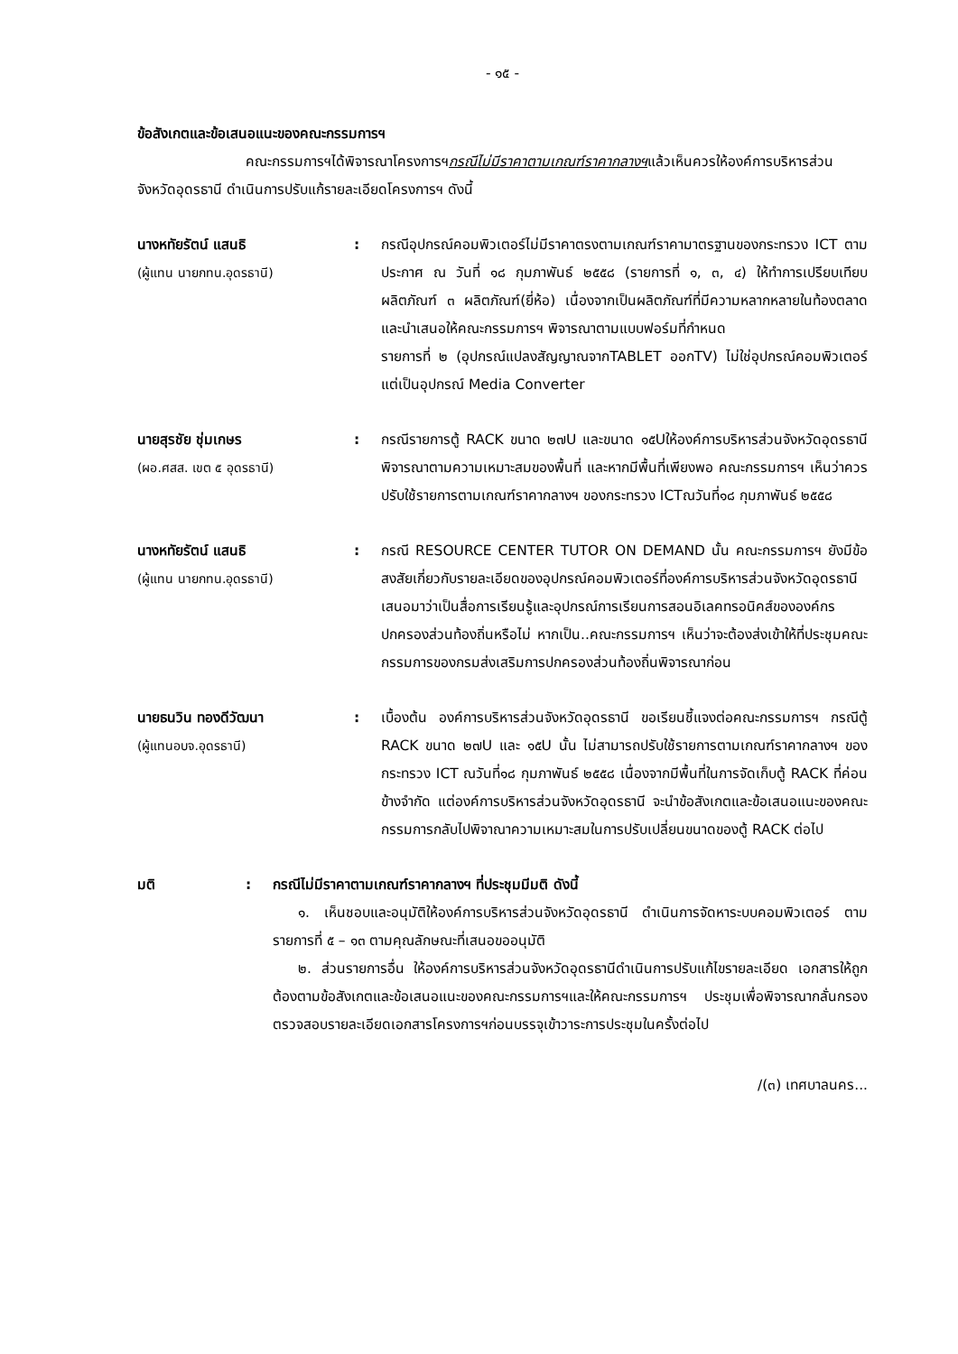- ๑๕ -
ข้อสังเกตและข้อเสนอแนะของคณะกรรมการฯ
คณะกรรมการฯได้พิจารณาโครงการฯกรณีไม่มีราคาตามเกณฑ์ราคากลางฯแล้วเห็นควรให้องค์การบริหารส่วนจังหวัดอุดรธานี ดำเนินการปรับแก้รายละเอียดโครงการฯ ดังนี้
นางหทัยรัตน์ แสนธิ
(ผู้แทน นายกทน.อุดรธานี)
: กรณีอุปกรณ์คอมพิวเตอร์ไม่มีราคาตรงตามเกณฑ์ราคามาตรฐานของกระทรวง ICT ตามประกาศ ณ วันที่ ๑๘ กุมภาพันธ์ ๒๕๕๘ (รายการที่ ๑, ๓, ๔) ให้ทำการเปรียบเทียบผลิตภัณฑ์ ๓ ผลิตภัณฑ์(ยี่ห้อ) เนื่องจากเป็นผลิตภัณฑ์ที่มีความหลากหลายในท้องตลาด และนำเสนอให้คณะกรรมการฯ พิจารณาตามแบบฟอร์มที่กำหนด
รายการที่ ๒ (อุปกรณ์แปลงสัญญาณจากTABLET ออกTV) ไม่ใช่อุปกรณ์คอมพิวเตอร์ แต่เป็นอุปกรณ์ Media Converter
นายสุรชัย ชุ่มเกษร
(ผอ.ศสส. เขต ๕ อุดรธานี)
: กรณีรายการตู้ RACK ขนาด ๒๗U และขนาด ๑๕Uให้องค์การบริหารส่วนจังหวัดอุดรธานีพิจารณาตามความเหมาะสมของพื้นที่ และหากมีพื้นที่เพียงพอ คณะกรรมการฯ เห็นว่าควรปรับใช้รายการตามเกณฑ์ราคากลางฯ ของกระทรวง ICTณวันที่๑๘ กุมภาพันธ์ ๒๕๕๘
นางหทัยรัตน์ แสนธิ
(ผู้แทน นายกทน.อุดรธานี)
: กรณี RESOURCE CENTER TUTOR ON DEMAND นั้น คณะกรรมการฯ ยังมีข้อสงสัยเกี่ยวกับรายละเอียดของอุปกรณ์คอมพิวเตอร์ที่องค์การบริหารส่วนจังหวัดอุดรธานีเสนอมาว่าเป็นสื่อการเรียนรู้และอุปกรณ์การเรียนการสอนอิเลคทรอนิคส์ขององค์กรปกครองส่วนท้องถิ่นหรือไม่ หากเป็น..คณะกรรมการฯ เห็นว่าจะต้องส่งเข้าให้ที่ประชุมคณะกรรมการของกรมส่งเสริมการปกครองส่วนท้องถิ่นพิจารณาก่อน
นายธนวิน ทองดีวัฒนา
(ผู้แทนอบจ.อุดรธานี)
: เบื้องต้น องค์การบริหารส่วนจังหวัดอุดรธานี ขอเรียนชี้แจงต่อคณะกรรมการฯ กรณีตู้ RACK ขนาด ๒๗U และ ๑๕U นั้น ไม่สามารถปรับใช้รายการตามเกณฑ์ราคากลางฯ ของกระทรวง ICT ณวันที่๑๘ กุมภาพันธ์ ๒๕๕๘ เนื่องจากมีพื้นที่ในการจัดเก็บตู้ RACK ที่ค่อนข้างจำกัด แต่องค์การบริหารส่วนจังหวัดอุดรธานี จะนำข้อสังเกตและข้อเสนอแนะของคณะกรรมการกลับไปพิจาณาความเหมาะสมในการปรับเปลี่ยนขนาดของตู้ RACK ต่อไป
มติ : กรณีไม่มีราคาตามเกณฑ์ราคากลางฯ ที่ประชุมมีมติ ดังนี้
๑. เห็นชอบและอนุมัติให้องค์การบริหารส่วนจังหวัดอุดรธานี ดำเนินการจัดหาระบบคอมพิวเตอร์ ตามรายการที่ ๕ – ๑๓ ตามคุณลักษณะที่เสนอขออนุมัติ
๒. ส่วนรายการอื่น ให้องค์การบริหารส่วนจังหวัดอุดรธานีดำเนินการปรับแก้ไขรายละเอียด เอกสารให้ถูกต้องตามข้อสังเกตและข้อเสนอแนะของคณะกรรมการฯและให้คณะกรรมการฯ ประชุมเพื่อพิจารณากลั่นกรอง ตรวจสอบรายละเอียดเอกสารโครงการฯก่อนบรรจุเข้าวาระการประชุมในครั้งต่อไป
/(๓) เทศบาลนคร...